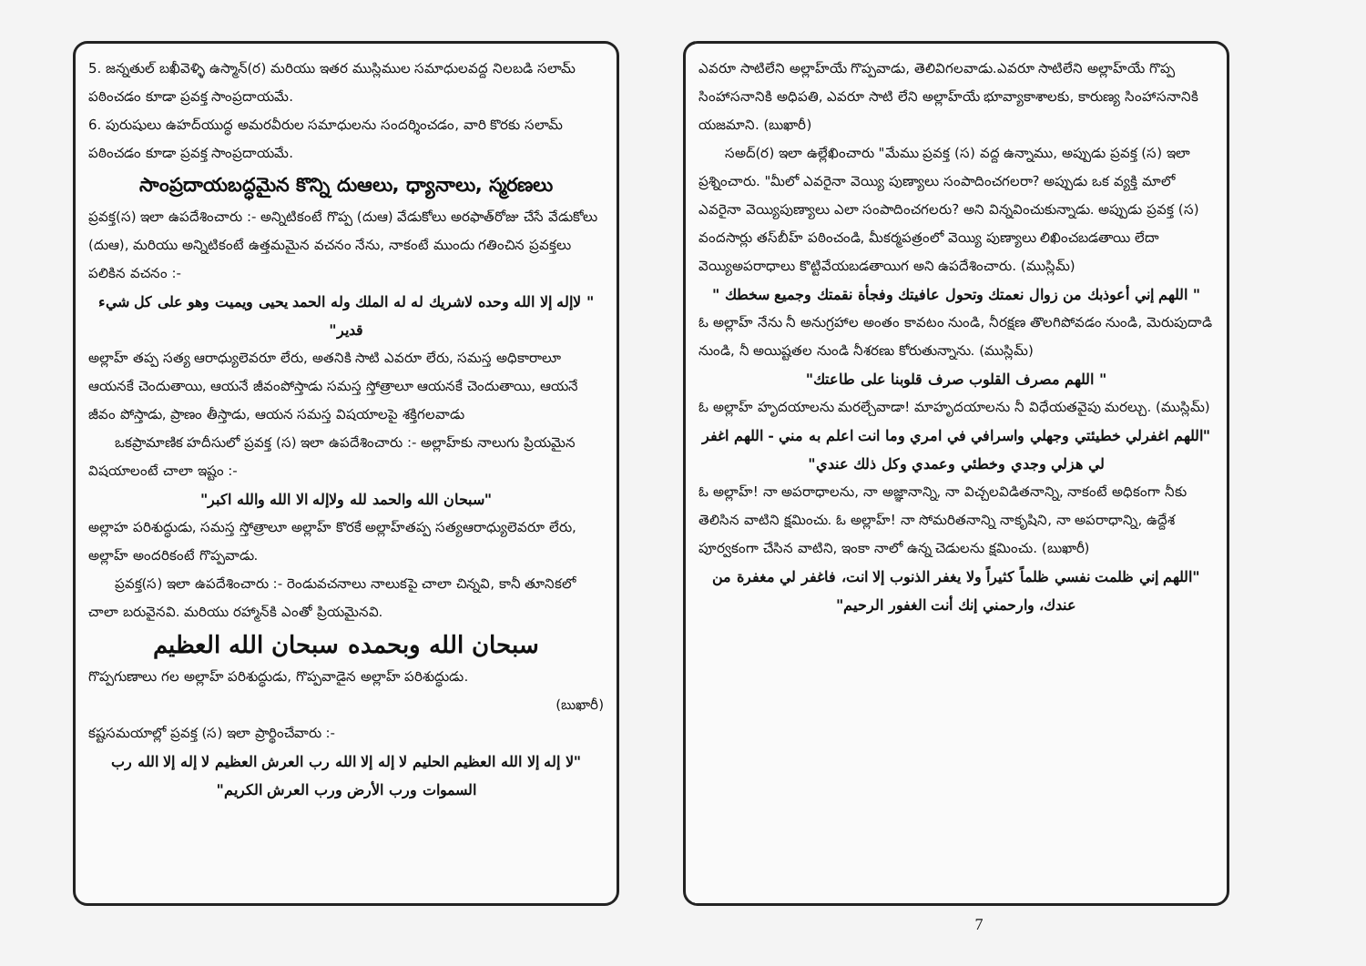5. జన్నతుల్ బఖీవెళ్ళి ఉస్మాన్(ర) మరియు ఇతర ముస్లిముల సమాధులవద్ద నిలబడి సలామ్ పఠించడం కూడా ప్రవక్త సాంప్రదాయమే.
6. పురుషులు ఉహద్‌యుద్ధ అమరవీరుల సమాధులను సందర్శించడం, వారి కొరకు సలామ్ పఠించడం కూడా ప్రవక్త సాంప్రదాయమే.
సాంప్రదాయబద్ధమైన కొన్ని దుఆలు, ధ్యానాలు, స్మరణలు
ప్రవక్త(స) ఇలా ఉపదేశించారు :- అన్నిటికంటే గొప్ప (దుఆ) వేడుకోలు అరఫాత్‌రోజు చేసే వేడుకోలు (దుఆ), మరియు అన్నిటికంటే ఉత్తమమైన వచనం నేను, నాకంటే ముందు గతించిన ప్రవక్తలు పలికిన వచనం :-
" لاإله إلا الله وحده لاشريك له له الملك وله الحمد يحيى ويميت وهو على كل شيء قدير"
అల్లాహ్ తప్ప సత్య ఆరాధ్యులెవరూ లేరు, అతనికి సాటి ఎవరూ లేరు, సమస్త అధికారాలూ ఆయనకే చెందుతాయి, ఆయనే జీవంపోస్తాడు సమస్త స్తోత్రాలూ ఆయనకే చెందుతాయి, ఆయనే జీవం పోస్తాడు, ప్రాణం తీస్తాడు, ఆయన సమస్త విషయాలపై శక్తిగలవాడు
ఒకప్రామాణిక హదీసులో ప్రవక్త (స) ఇలా ఉపదేశించారు :- అల్లాహ్‌కు నాలుగు ప్రియమైన విషయాలంటే చాలా ఇష్టం :-
"سبحان الله والحمد لله ولاإله الا الله والله اكبر"
అల్లాహ పరిశుద్ధుడు, సమస్త స్తోత్రాలూ అల్లాహ్ కొరకే అల్లాహ్‌తప్ప సత్యఆరాధ్యులెవరూ లేరు, అల్లాహ్ అందరికంటే గొప్పవాడు.
ప్రవక్త(స) ఇలా ఉపదేశించారు :- రెండువచనాలు నాలుకపై చాలా చిన్నవి, కానీ తూనికలో చాలా బరువైనవి. మరియు రహ్మాన్‌కి ఎంతో ప్రియమైనవి.
سبحان الله وبحمده سبحان الله العظيم
గొప్పగుణాలు గల అల్లాహ్ పరిశుద్ధుడు, గొప్పవాడైన అల్లాహ్ పరిశుద్ధుడు.
(బుఖారీ)
కష్టసమయాల్లో ప్రవక్త (స) ఇలా ప్రార్థించేవారు :-
"لا إله إلا الله العظيم الحليم لا إله إلا الله رب العرش العظيم لا إله إلا الله رب السموات ورب الأرض ورب العرش الكريم"
ఎవరూ సాటిలేని అల్లాహ్‌యే గొప్పవాడు, తెలివిగలవాడు.ఎవరూ సాటిలేని అల్లాహ్‌యే గొప్ప సింహాసనానికి అధిపతి, ఎవరూ సాటి లేని అల్లాహ్‌యే భూవ్యాకాశాలకు, కారుణ్య సింహాసనానికి యజమాని. (బుఖారీ)
సఅద్(ర) ఇలా ఉల్లేఖించారు "మేము ప్రవక్త (స) వద్ద ఉన్నాము, అప్పుడు ప్రవక్త (స) ఇలా ప్రశ్నించారు. "మీలో ఎవరైనా వెయ్యి పుణ్యాలు సంపాదించగలరా? అప్పుడు ఒక వ్యక్తి మాలో ఎవరైనా వెయ్యిపుణ్యాలు ఎలా సంపాదించగలరు? అని విన్నవించుకున్నాడు. అప్పుడు ప్రవక్త (స) వందసార్లు తస్‌బీహ్ పఠించండి, మీకర్మపత్రంలో వెయ్యి పుణ్యాలు లిఖించబడతాయి లేదా వెయ్యిఅపరాధాలు కొట్టివేయబడతాయిగ అని ఉపదేశించారు. (ముస్లిమ్)
" اللهم إني أعوذبك من زوال نعمتك وتحول عافيتك وفجأة نقمتك وجميع سخطك "
ఓ అల్లాహ్ నేను నీ అనుగ్రహాల అంతం కావటం నుండి, నీరక్షణ తొలగిపోవడం నుండి, మెరుపుదాడి నుండి, నీ అయిష్టతల నుండి నీశరణు కోరుతున్నాను. (ముస్లిమ్)
" اللهم مصرف القلوب صرف قلوبنا على طاعتك"
ఓ అల్లాహ్ హృదయాలను మరల్చేవాడా! మాహృదయాలను నీ విధేయతవైపు మరల్చు. (ముస్లిమ్)
"اللهم اغفرلي خطيئتي وجهلي واسرافي في امري وما انت اعلم به مني - اللهم اغفر لي هزلي وجدي وخطئي وعمدي وكل ذلك عندي"
ఓ అల్లాహ్! నా అపరాధాలను, నా అజ్ఞానాన్ని, నా విచ్చలవిడితనాన్ని, నాకంటే అధికంగా నీకు తెలిసిన వాటిని క్షమించు. ఓ అల్లాహ్! నా సోమరితనాన్ని నాకృషిని, నా అపరాధాన్ని, ఉద్దేశ పూర్వకంగా చేసిన వాటిని, ఇంకా నాలో ఉన్న చెడులను క్షమించు. (బుఖారీ)
"اللهم إني ظلمت نفسي ظلماً كثيراً ولا يغفر الذنوب إلا انت، فاغفر لي مغفرة من عندك، وارحمني إنك أنت الغفور الرحيم"
7